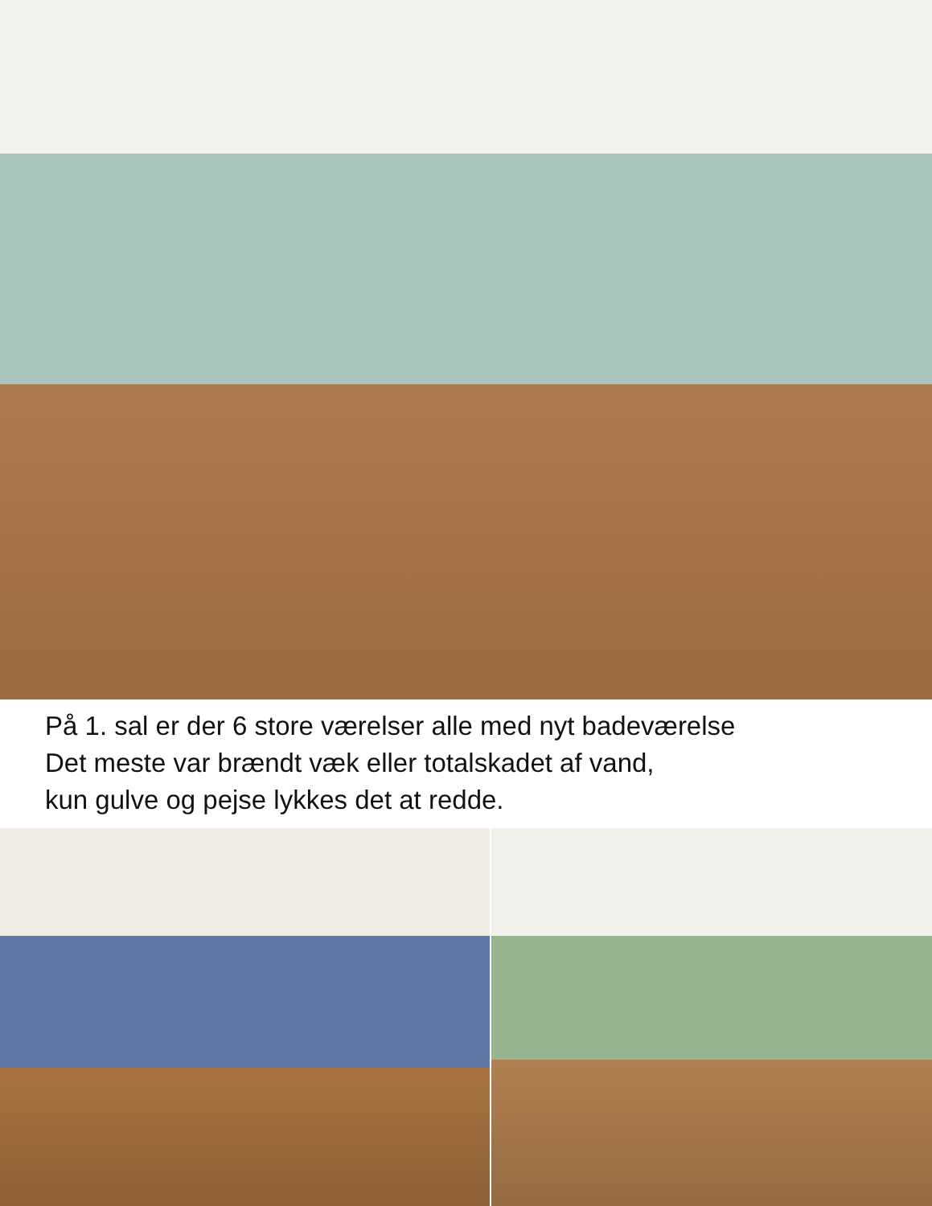På 1. sal er der 6 store værelser alle med nyt badeværelse
Det meste var brændt væk eller totalskadet af vand,
kun gulve og pejse lykkes det at redde.